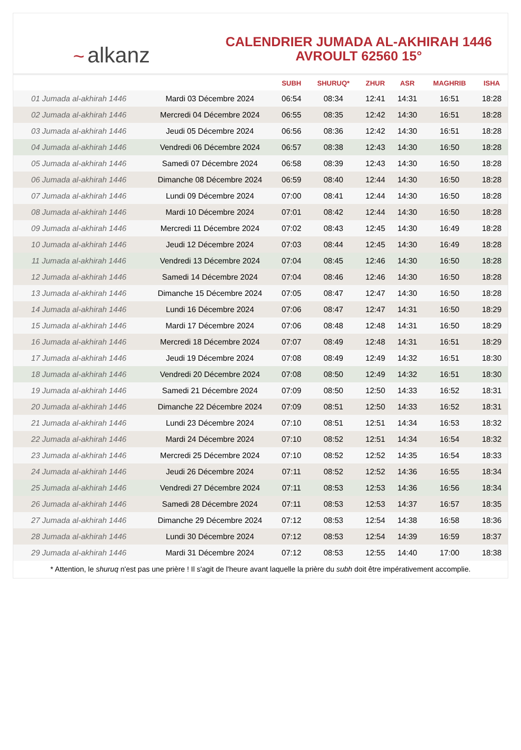~ alkanz
CALENDRIER JUMADA AL-AKHIRAH 1446
AVROULT 62560 15°
| | | SUBH | SHURUQ* | ZHUR | ASR | MAGHRIB | ISHA |
| --- | --- | --- | --- | --- | --- | --- | --- |
| 01 Jumada al-akhirah 1446 | Mardi 03 Décembre 2024 | 06:54 | 08:34 | 12:41 | 14:31 | 16:51 | 18:28 |
| 02 Jumada al-akhirah 1446 | Mercredi 04 Décembre 2024 | 06:55 | 08:35 | 12:42 | 14:30 | 16:51 | 18:28 |
| 03 Jumada al-akhirah 1446 | Jeudi 05 Décembre 2024 | 06:56 | 08:36 | 12:42 | 14:30 | 16:51 | 18:28 |
| 04 Jumada al-akhirah 1446 | Vendredi 06 Décembre 2024 | 06:57 | 08:38 | 12:43 | 14:30 | 16:50 | 18:28 |
| 05 Jumada al-akhirah 1446 | Samedi 07 Décembre 2024 | 06:58 | 08:39 | 12:43 | 14:30 | 16:50 | 18:28 |
| 06 Jumada al-akhirah 1446 | Dimanche 08 Décembre 2024 | 06:59 | 08:40 | 12:44 | 14:30 | 16:50 | 18:28 |
| 07 Jumada al-akhirah 1446 | Lundi 09 Décembre 2024 | 07:00 | 08:41 | 12:44 | 14:30 | 16:50 | 18:28 |
| 08 Jumada al-akhirah 1446 | Mardi 10 Décembre 2024 | 07:01 | 08:42 | 12:44 | 14:30 | 16:50 | 18:28 |
| 09 Jumada al-akhirah 1446 | Mercredi 11 Décembre 2024 | 07:02 | 08:43 | 12:45 | 14:30 | 16:49 | 18:28 |
| 10 Jumada al-akhirah 1446 | Jeudi 12 Décembre 2024 | 07:03 | 08:44 | 12:45 | 14:30 | 16:49 | 18:28 |
| 11 Jumada al-akhirah 1446 | Vendredi 13 Décembre 2024 | 07:04 | 08:45 | 12:46 | 14:30 | 16:50 | 18:28 |
| 12 Jumada al-akhirah 1446 | Samedi 14 Décembre 2024 | 07:04 | 08:46 | 12:46 | 14:30 | 16:50 | 18:28 |
| 13 Jumada al-akhirah 1446 | Dimanche 15 Décembre 2024 | 07:05 | 08:47 | 12:47 | 14:30 | 16:50 | 18:28 |
| 14 Jumada al-akhirah 1446 | Lundi 16 Décembre 2024 | 07:06 | 08:47 | 12:47 | 14:31 | 16:50 | 18:29 |
| 15 Jumada al-akhirah 1446 | Mardi 17 Décembre 2024 | 07:06 | 08:48 | 12:48 | 14:31 | 16:50 | 18:29 |
| 16 Jumada al-akhirah 1446 | Mercredi 18 Décembre 2024 | 07:07 | 08:49 | 12:48 | 14:31 | 16:51 | 18:29 |
| 17 Jumada al-akhirah 1446 | Jeudi 19 Décembre 2024 | 07:08 | 08:49 | 12:49 | 14:32 | 16:51 | 18:30 |
| 18 Jumada al-akhirah 1446 | Vendredi 20 Décembre 2024 | 07:08 | 08:50 | 12:49 | 14:32 | 16:51 | 18:30 |
| 19 Jumada al-akhirah 1446 | Samedi 21 Décembre 2024 | 07:09 | 08:50 | 12:50 | 14:33 | 16:52 | 18:31 |
| 20 Jumada al-akhirah 1446 | Dimanche 22 Décembre 2024 | 07:09 | 08:51 | 12:50 | 14:33 | 16:52 | 18:31 |
| 21 Jumada al-akhirah 1446 | Lundi 23 Décembre 2024 | 07:10 | 08:51 | 12:51 | 14:34 | 16:53 | 18:32 |
| 22 Jumada al-akhirah 1446 | Mardi 24 Décembre 2024 | 07:10 | 08:52 | 12:51 | 14:34 | 16:54 | 18:32 |
| 23 Jumada al-akhirah 1446 | Mercredi 25 Décembre 2024 | 07:10 | 08:52 | 12:52 | 14:35 | 16:54 | 18:33 |
| 24 Jumada al-akhirah 1446 | Jeudi 26 Décembre 2024 | 07:11 | 08:52 | 12:52 | 14:36 | 16:55 | 18:34 |
| 25 Jumada al-akhirah 1446 | Vendredi 27 Décembre 2024 | 07:11 | 08:53 | 12:53 | 14:36 | 16:56 | 18:34 |
| 26 Jumada al-akhirah 1446 | Samedi 28 Décembre 2024 | 07:11 | 08:53 | 12:53 | 14:37 | 16:57 | 18:35 |
| 27 Jumada al-akhirah 1446 | Dimanche 29 Décembre 2024 | 07:12 | 08:53 | 12:54 | 14:38 | 16:58 | 18:36 |
| 28 Jumada al-akhirah 1446 | Lundi 30 Décembre 2024 | 07:12 | 08:53 | 12:54 | 14:39 | 16:59 | 18:37 |
| 29 Jumada al-akhirah 1446 | Mardi 31 Décembre 2024 | 07:12 | 08:53 | 12:55 | 14:40 | 17:00 | 18:38 |
* Attention, le shuruq n'est pas une prière ! Il s'agit de l'heure avant laquelle la prière du subh doit être impérativement accomplie.